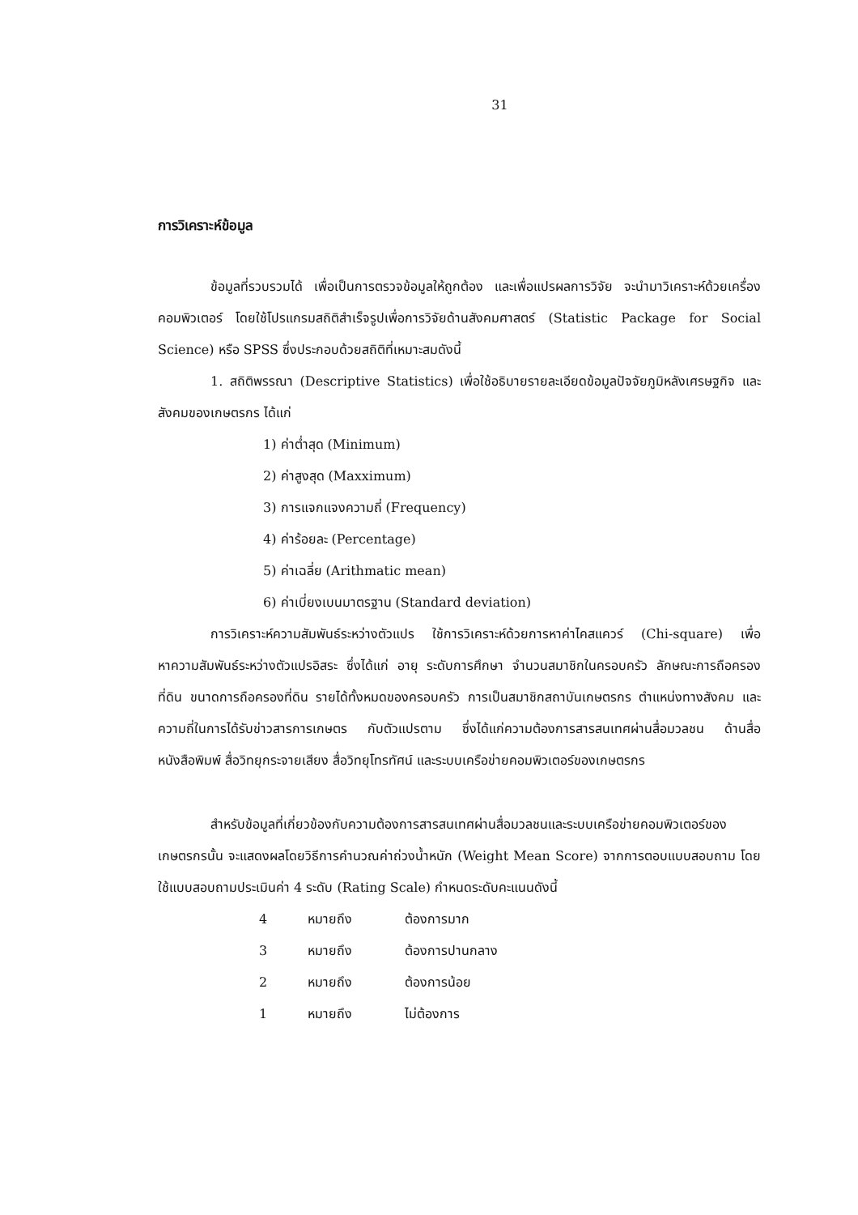31
การวิเคราะห์ข้อมูล
ข้อมูลที่รวบรวมได้ เพื่อเป็นการตรวจข้อมูลให้ถูกต้อง และเพื่อแปรผลการวิจัย จะนำมาวิเคราะห์ด้วยเครื่องคอมพิวเตอร์ โดยใช้โปรแกรมสถิติสำเร็จรูปเพื่อการวิจัยด้านสังคมศาสตร์ (Statistic Package for Social Science) หรือ SPSS ซึ่งประกอบด้วยสถิติที่เหมาะสมดังนี้
1. สถิติพรรณา (Descriptive Statistics) เพื่อใช้อธิบายรายละเอียดข้อมูลปัจจัยภูมิหลังเศรษฐกิจ และสังคมของเกษตรกร ได้แก่
1) ค่าต่ำสุด (Minimum)
2) ค่าสูงสุด (Maxximum)
3) การแจกแจงความถี่ (Frequency)
4) ค่าร้อยละ (Percentage)
5) ค่าเฉลี่ย (Arithmatic mean)
6) ค่าเบี่ยงเบนมาตรฐาน (Standard deviation)
การวิเคราะห์ความสัมพันธ์ระหว่างตัวแปร ใช้การวิเคราะห์ด้วยการหาค่าไคสแควร์ (Chi-square) เพื่อหาความสัมพันธ์ระหว่างตัวแปรอิสระ ซึ่งได้แก่ อายุ ระดับการศึกษา จำนวนสมาชิกในครอบครัว ลักษณะการถือครองที่ดิน ขนาดการถือครองที่ดิน รายได้ทั้งหมดของครอบครัว การเป็นสมาชิกสถาบันเกษตรกร ตำแหน่งทางสังคม และความถี่ในการได้รับข่าวสารการเกษตร กับตัวแปรตาม ซึ่งได้แก่ความต้องการสารสนเทศผ่านสื่อมวลชน ด้านสื่อหนังสือพิมพ์ สื่อวิทยุกระจายเสียง สื่อวิทยุโทรทัศน์ และระบบเครือข่ายคอมพิวเตอร์ของเกษตรกร
สำหรับข้อมูลที่เกี่ยวข้องกับความต้องการสารสนเทศผ่านสื่อมวลชนและระบบเครือข่ายคอมพิวเตอร์ของเกษตรกรนั้น จะแสดงผลโดยวิธีการคำนวณค่าถ่วงน้ำหนัก (Weight Mean Score) จากการตอบแบบสอบถาม โดยใช้แบบสอบถามประเมินค่า 4 ระดับ (Rating Scale) กำหนดระดับคะแนนดังนี้
| 4 | หมายถึง | ต้องการมาก |
| 3 | หมายถึง | ต้องการปานกลาง |
| 2 | หมายถึง | ต้องการน้อย |
| 1 | หมายถึง | ไม่ต้องการ |